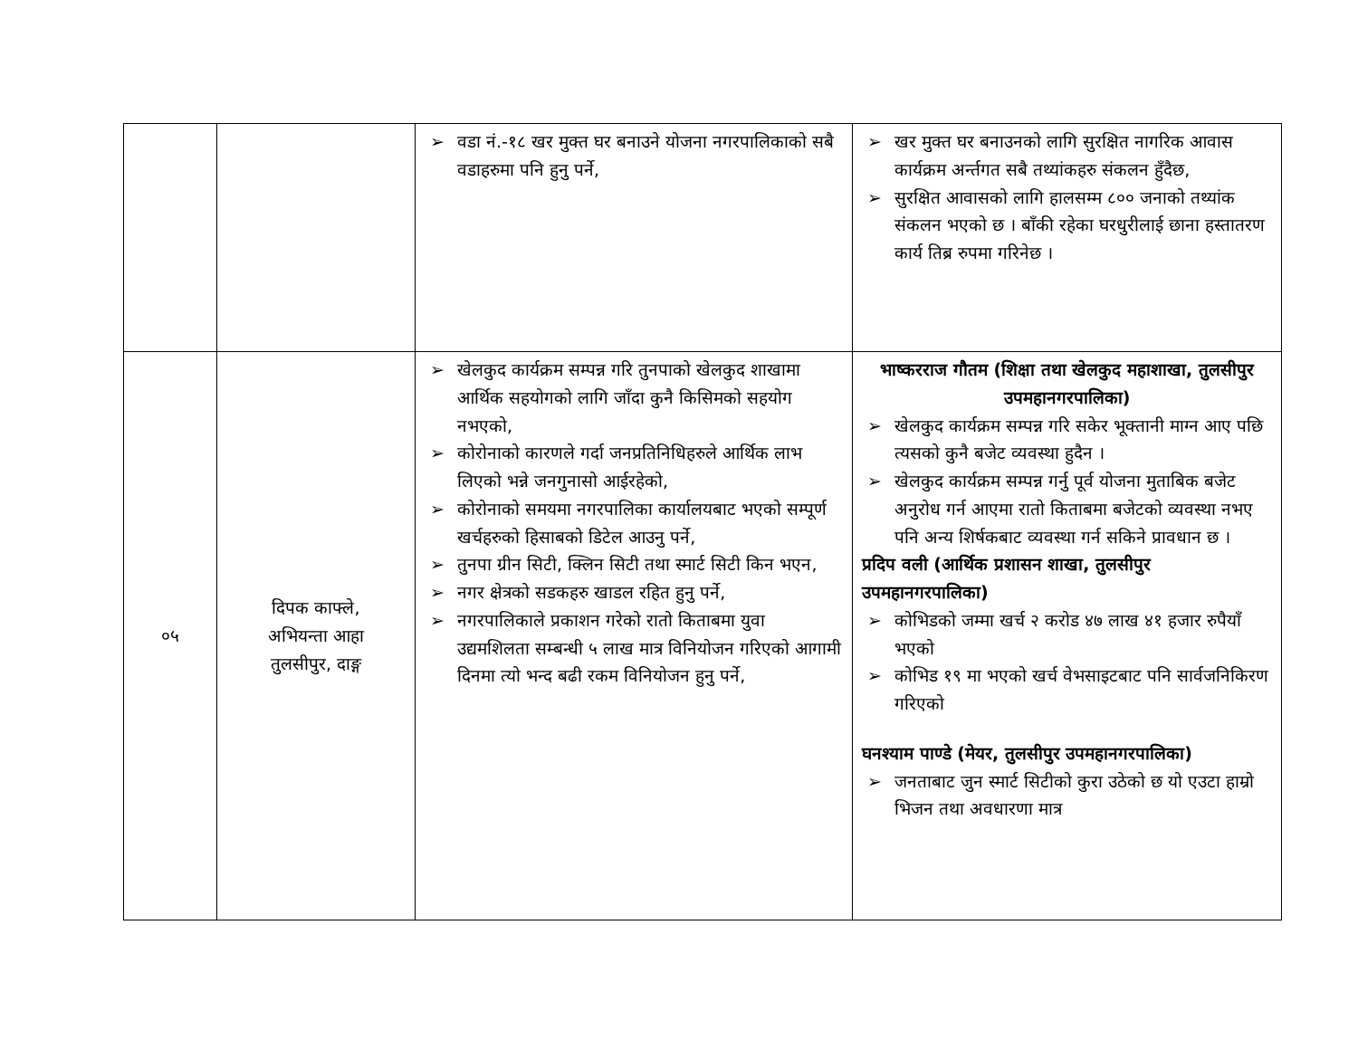| | | ➢ वडा नं.-१८ खर मुक्त घर बनाउने योजना नगरपालिकाको सबै वडाहरुमा पनि हुनु पर्ने, | ➢ खर मुक्त घर बनाउनको लागि सुरक्षित नागरिक आवास कार्यक्रम अर्न्तगत सबै तथ्यांकहरु संकलन हुँदैछ, ➢ सुरक्षित आवासको लागि हालसम्म ८०० जनाको तथ्यांक संकलन भएको छ । बाँकी रहेका घरधुरीलाई छाना हस्तातरण कार्य तिब्र रुपमा गरिनेछ । |
| ०५ | दिपक काफ्ले, अभियन्ता आहा तुलसीपुर, दाङ्ग | ➢ खेलकुद कार्यक्रम सम्पन्न गरि तुनपाको खेलकुद शाखामा आर्थिक सहयोगको लागि जाँदा कुनै किसिमको सहयोग नभएको, ➢ कोरोनाको कारणले गर्दा जनप्रतिनिधिहरुले आर्थिक लाभ लिएको भन्ने जनगुनासो आईरहेको, ➢ कोरोनाको समयमा नगरपालिका कार्यालयबाट भएको सम्पूर्ण खर्चहरुको हिसाबको डिटेल आउनु पर्ने, ➢ तुनपा ग्रीन सिटी, क्लिन सिटी तथा स्मार्ट सिटी किन भएन, ➢ नगर क्षेत्रको सडकहरु खाडल रहित हुनु पर्ने, ➢ नगरपालिकाले प्रकाशन गरेको रातो किताबमा युवा उद्यमशिलता सम्बन्धी ५ लाख मात्र विनियोजन गरिएको आगामी दिनमा त्यो भन्द बढी रकम विनियोजन हुनु पर्ने, | भाष्करराज गौतम (शिक्षा तथा खेलकुद महाशाखा, तुलसीपुर उपमहानगरपालिका) ➢ खेलकुद कार्यक्रम सम्पन्न गरि सकेर भूक्तानी माग्न आए पछि त्यसको कुनै बजेट व्यवस्था हुदैन । ➢ खेलकुद कार्यक्रम सम्पन्न गर्नु पूर्व योजना मुताबिक बजेट अनुरोध गर्न आएमा रातो किताबमा बजेटको व्यवस्था नभए पनि अन्य शिर्षकबाट व्यवस्था गर्न सकिने प्रावधान छ । प्रदिप वली (आर्थिक प्रशासन शाखा, तुलसीपुर उपमहानगरपालिका) ➢ कोभिडको जम्मा खर्च २ करोड ४७ लाख ४१ हजार रुपैयाँ भएको ➢ कोभिड १९ मा भएको खर्च वेभसाइटबाट पनि सार्वजनिकिरण गरिएको घनश्याम पाण्डे (मेयर, तुलसीपुर उपमहानगरपालिका) ➢ जनताबाट जुन स्मार्ट सिटीको कुरा उठेको छ यो एउटा हाम्रो भिजन तथा अवधारणा मात्र |